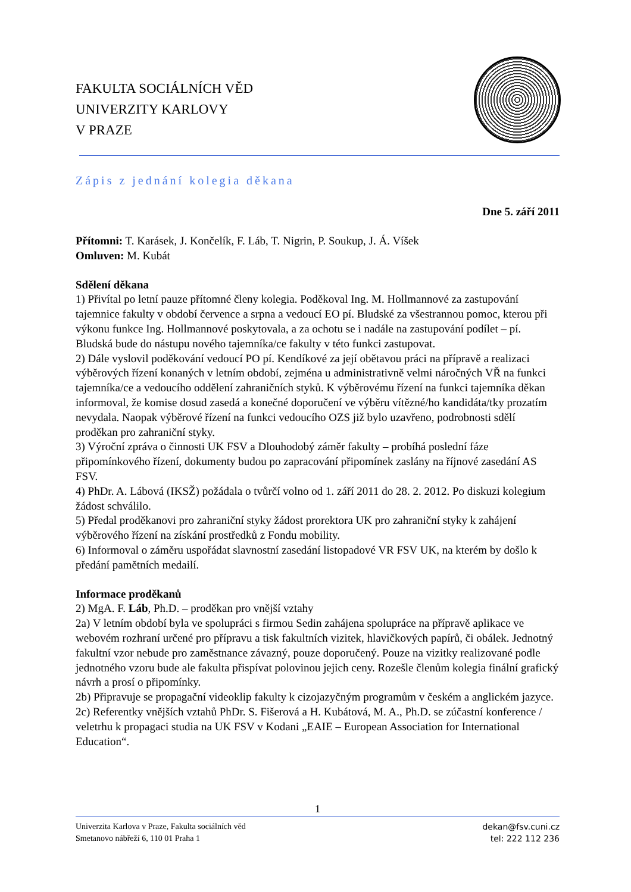FAKULTA SOCIÁLNÍCH VĚD
UNIVERZITY KARLOVY
V PRAZE
Zápis z jednání kolegia děkana
Dne 5. září 2011
Přítomni: T. Karásek, J. Končelík, F. Láb, T. Nigrin, P. Soukup, J. Á. Víšek
Omluven: M. Kubát
Sdělení děkana
1) Přivítal po letní pauze přítomné členy kolegia. Poděkoval Ing. M. Hollmannové za zastupování tajemnice fakulty v období července a srpna a vedoucí EO pí. Bludské za všestrannou pomoc, kterou při výkonu funkce Ing. Hollmannové poskytovala, a za ochotu se i nadále na zastupování podílet – pí. Bludská bude do nástupu nového tajemníka/ce fakulty v této funkci zastupovat.
2) Dále vyslovil poděkování vedoucí PO pí. Kendíkové za její obětavou práci na přípravě a realizaci výběrových řízení konaných v letním období, zejména u administrativně velmi náročných VŘ na funkci tajemníka/ce a vedoucího oddělení zahraničních styků. K výběrovému řízení na funkci tajemníka děkan informoval, že komise dosud zasedá a konečné doporučení ve výběru vítězné/ho kandidáta/tky prozatím nevydala. Naopak výběrové řízení na funkci vedoucího OZS již bylo uzavřeno, podrobnosti sdělí proděkan pro zahraniční styky.
3) Výroční zpráva o činnosti UK FSV a Dlouhodobý záměr fakulty – probíhá poslední fáze připomínkového řízení, dokumenty budou po zapracování připomínek zaslány na říjnové zasedání AS FSV.
4) PhDr. A. Lábová (IKSŽ) požádala o tvůrčí volno od 1. září 2011 do 28. 2. 2012. Po diskuzi kolegium žádost schválilo.
5) Předal proděkanovi pro zahraniční styky žádost prorektora UK pro zahraniční styky k zahájení výběrového řízení na získání prostředků z Fondu mobility.
6) Informoval o záměru uspořádat slavnostní zasedání listopadové VR FSV UK, na kterém by došlo k předání pamětních medailí.
Informace proděkanů
2) MgA. F. Láb, Ph.D. – proděkan pro vnější vztahy
2a) V letním období byla ve spolupráci s firmou Sedin zahájena spolupráce na přípravě aplikace ve webovém rozhraní určené pro přípravu a tisk fakultních vizitek, hlavičkových papírů, či obálek. Jednotný fakultní vzor nebude pro zaměstnance závazný, pouze doporučený. Pouze na vizitky realizované podle jednotného vzoru bude ale fakulta přispívat polovinou jejich ceny. Rozešle členům kolegia finální grafický návrh a prosí o připomínky.
2b) Připravuje se propagační videoklip fakulty k cizojazyčným programům v českém a anglickém jazyce.
2c) Referentky vnějších vztahů PhDr. S. Fišerová a H. Kubátová, M. A., Ph.D. se zúčastní konference / veletrhu k propagaci studia na UK FSV v Kodani „EAIE – European Association for International Education“.
1
Univerzita Karlova v Praze, Fakulta sociálních věd
Smetanovo nábřeží 6, 110 01 Praha 1
dekan@fsv.cuni.cz
tel: 222 112 236